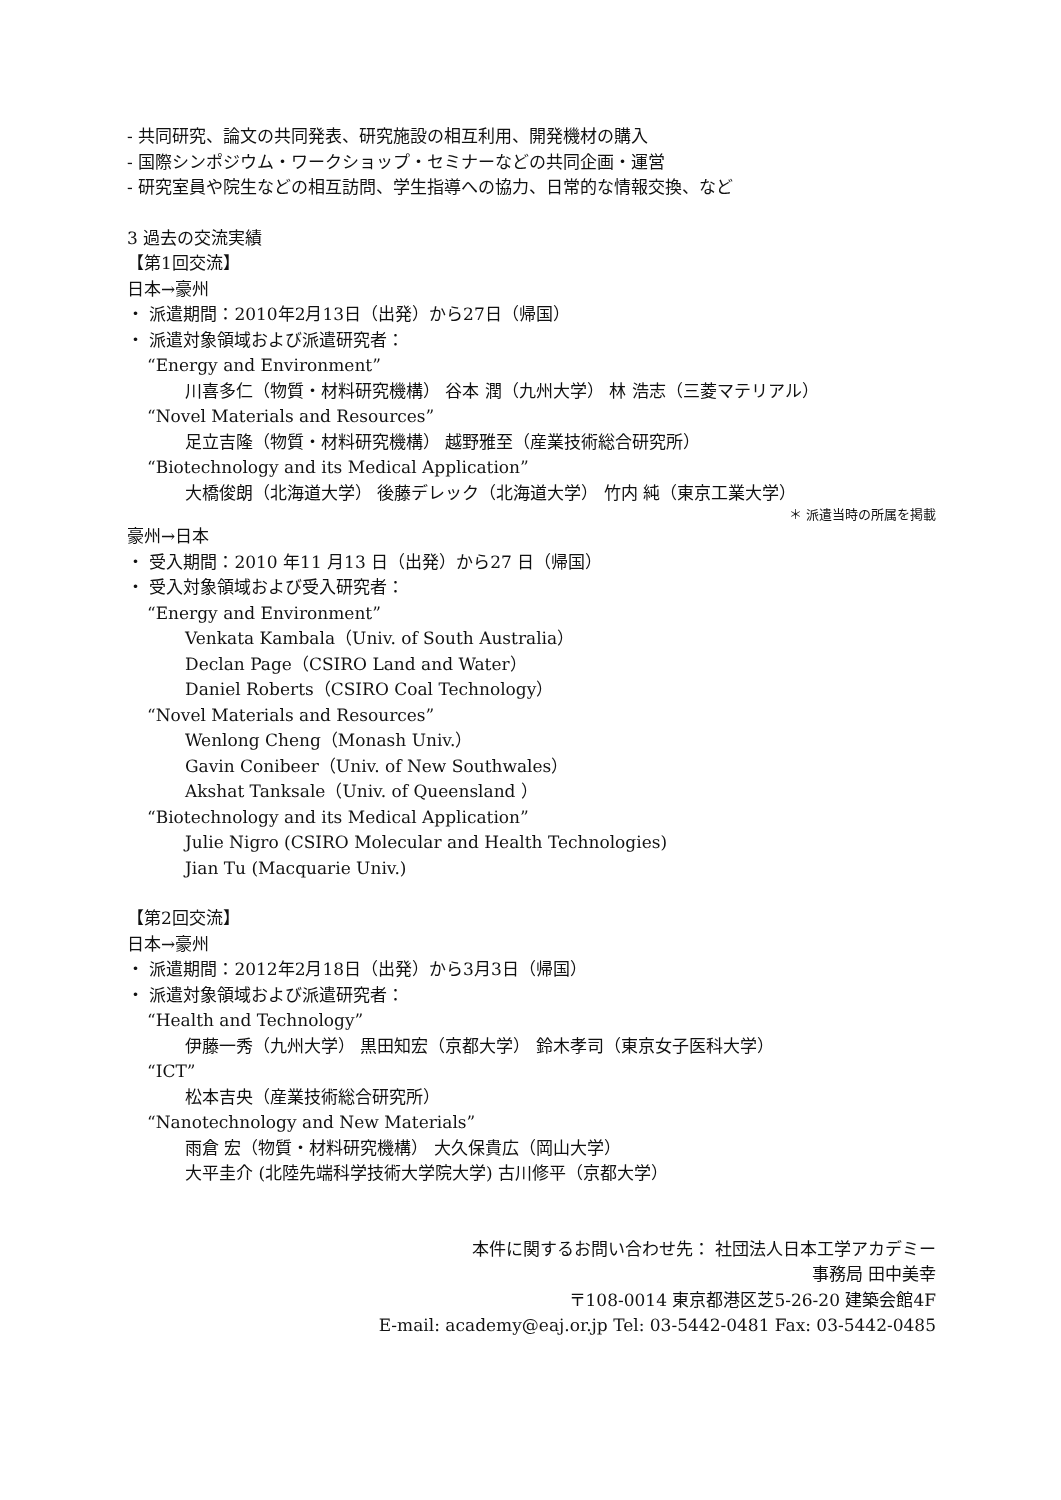- 共同研究、論文の共同発表、研究施設の相互利用、開発機材の購入
- 国際シンポジウム・ワークショップ・セミナーなどの共同企画・運営
- 研究室員や院生などの相互訪問、学生指導への協力、日常的な情報交換、など
3 過去の交流実績
【第1回交流】
日本→豪州
・ 派遣期間：2010年2月13日（出発）から27日（帰国）
・ 派遣対象領域および派遣研究者：
“Energy and Environment”
川喜多仁（物質・材料研究機構） 谷本 潤（九州大学） 林 浩志（三菱マテリアル）
“Novel Materials and Resources”
足立吉隆（物質・材料研究機構） 越野雅至（産業技術総合研究所）
“Biotechnology and its Medical Application”
大橋俊朗（北海道大学） 後藤デレック（北海道大学） 竹内 純（東京工業大学）
＊ 派遣当時の所属を掲載
豪州→日本
・ 受入期間：2010 年11 月13 日（出発）から27 日（帰国）
・ 受入対象領域および受入研究者：
“Energy and Environment”
Venkata Kambala（Univ. of South Australia）
Declan Page（CSIRO Land and Water）
Daniel Roberts（CSIRO Coal Technology）
“Novel Materials and Resources”
Wenlong Cheng（Monash Univ.）
Gavin Conibeer（Univ. of New Southwales）
Akshat Tanksale（Univ. of Queensland ）
“Biotechnology and its Medical Application”
Julie Nigro (CSIRO Molecular and Health Technologies)
Jian Tu (Macquarie Univ.)
【第2回交流】
日本→豪州
・ 派遣期間：2012年2月18日（出発）から3月3日（帰国）
・ 派遣対象領域および派遣研究者：
“Health and Technology”
伊藤一秀（九州大学） 黒田知宏（京都大学） 鈴木孝司（東京女子医科大学）
“ICT”
松本吉央（産業技術総合研究所）
“Nanotechnology and New Materials”
雨倉 宏（物質・材料研究機構） 大久保貴広（岡山大学）
大平圭介 (北陸先端科学技術大学院大学) 古川修平（京都大学）
本件に関するお問い合わせ先： 社団法人日本工学アカデミー
事務局 田中美幸
〒108-0014 東京都港区芝5-26-20 建築会館4F
E-mail: academy@eaj.or.jp Tel: 03-5442-0481 Fax: 03-5442-0485